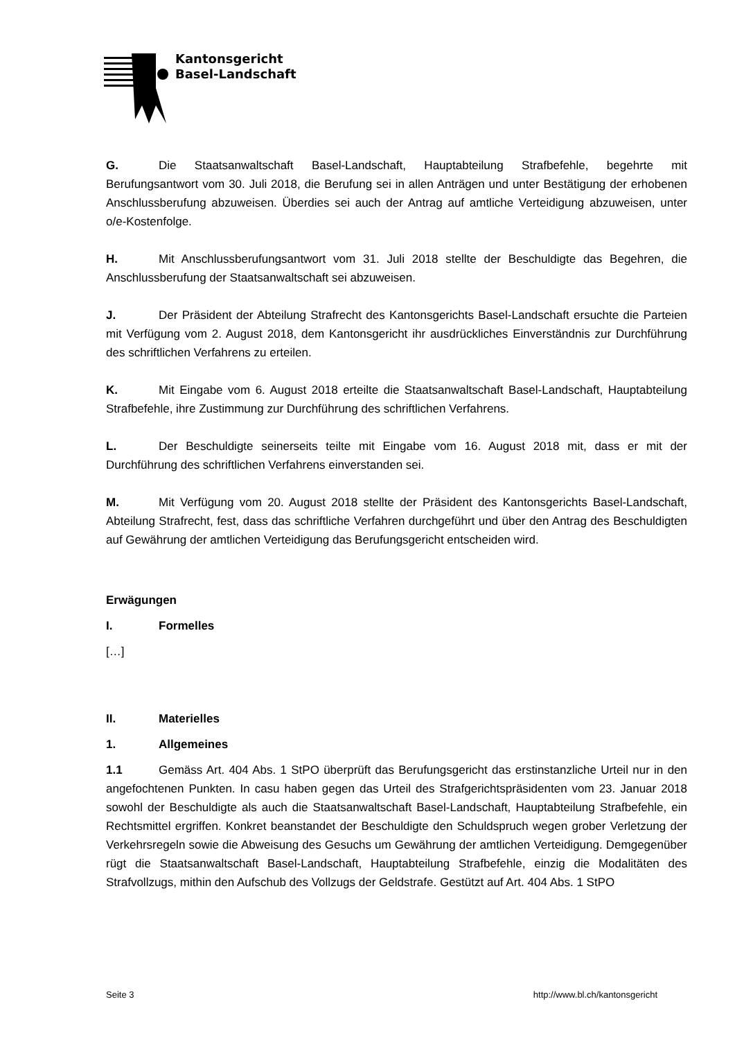Kantonsgericht
Basel-Landschaft
G. Die Staatsanwaltschaft Basel-Landschaft, Hauptabteilung Strafbefehle, begehrte mit Berufungsantwort vom 30. Juli 2018, die Berufung sei in allen Anträgen und unter Bestätigung der erhobenen Anschlussberufung abzuweisen. Überdies sei auch der Antrag auf amtliche Verteidigung abzuweisen, unter o/e-Kostenfolge.
H. Mit Anschlussberufungsantwort vom 31. Juli 2018 stellte der Beschuldigte das Begehren, die Anschlussberufung der Staatsanwaltschaft sei abzuweisen.
J. Der Präsident der Abteilung Strafrecht des Kantonsgerichts Basel-Landschaft ersuchte die Parteien mit Verfügung vom 2. August 2018, dem Kantonsgericht ihr ausdrückliches Einverständnis zur Durchführung des schriftlichen Verfahrens zu erteilen.
K. Mit Eingabe vom 6. August 2018 erteilte die Staatsanwaltschaft Basel-Landschaft, Hauptabteilung Strafbefehle, ihre Zustimmung zur Durchführung des schriftlichen Verfahrens.
L. Der Beschuldigte seinerseits teilte mit Eingabe vom 16. August 2018 mit, dass er mit der Durchführung des schriftlichen Verfahrens einverstanden sei.
M. Mit Verfügung vom 20. August 2018 stellte der Präsident des Kantonsgerichts Basel-Landschaft, Abteilung Strafrecht, fest, dass das schriftliche Verfahren durchgeführt und über den Antrag des Beschuldigten auf Gewährung der amtlichen Verteidigung das Berufungsgericht entscheiden wird.
Erwägungen
I. Formelles
[…]
II. Materielles
1. Allgemeines
1.1 Gemäss Art. 404 Abs. 1 StPO überprüft das Berufungsgericht das erstinstanzliche Urteil nur in den angefochtenen Punkten. In casu haben gegen das Urteil des Strafgerichtspräsidenten vom 23. Januar 2018 sowohl der Beschuldigte als auch die Staatsanwaltschaft Basel-Landschaft, Hauptabteilung Strafbefehle, ein Rechtsmittel ergriffen. Konkret beanstandet der Beschuldigte den Schuldspruch wegen grober Verletzung der Verkehrsregeln sowie die Abweisung des Gesuchs um Gewährung der amtlichen Verteidigung. Demgegenüber rügt die Staatsanwaltschaft Basel-Landschaft, Hauptabteilung Strafbefehle, einzig die Modalitäten des Strafvollzugs, mithin den Aufschub des Vollzugs der Geldstrafe. Gestützt auf Art. 404 Abs. 1 StPO
Seite 3 http://www.bl.ch/kantonsgericht